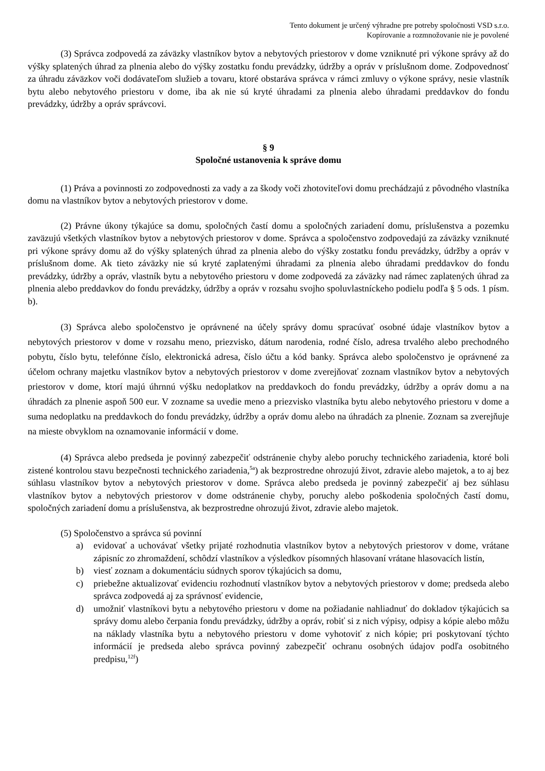Tento dokument je určený výhradne pre potreby spoločnosti VSD s.r.o.
Kopírovanie a rozmnožovanie nie je povolené
(3) Správca zodpovedá za záväzky vlastníkov bytov a nebytových priestorov v dome vzniknuté pri výkone správy až do výšky splatených úhrad za plnenia alebo do výšky zostatku fondu prevádzky, údržby a opráv v príslušnom dome. Zodpovednosť za úhradu záväzkov voči dodávateľom služieb a tovaru, ktoré obstaráva správca v rámci zmluvy o výkone správy, nesie vlastník bytu alebo nebytového priestoru v dome, iba ak nie sú kryté úhradami za plnenia alebo úhradami preddavkov do fondu prevádzky, údržby a opráv správcovi.
§ 9
Spoločné ustanovenia k správe domu
(1) Práva a povinnosti zo zodpovednosti za vady a za škody voči zhotoviteľovi domu prechádzajú z pôvodného vlastníka domu na vlastníkov bytov a nebytových priestorov v dome.
(2) Právne úkony týkajúce sa domu, spoločných častí domu a spoločných zariadení domu, príslušenstva a pozemku zaväzujú všetkých vlastníkov bytov a nebytových priestorov v dome. Správca a spoločenstvo zodpovedajú za záväzky vzniknuté pri výkone správy domu až do výšky splatených úhrad za plnenia alebo do výšky zostatku fondu prevádzky, údržby a opráv v príslušnom dome. Ak tieto záväzky nie sú kryté zaplatenými úhradami za plnenia alebo úhradami preddavkov do fondu prevádzky, údržby a opráv, vlastník bytu a nebytového priestoru v dome zodpovedá za záväzky nad rámec zaplatených úhrad za plnenia alebo preddavkov do fondu prevádzky, údržby a opráv v rozsahu svojho spoluvlastníckeho podielu podľa § 5 ods. 1 písm. b).
(3) Správca alebo spoločenstvo je oprávnené na účely správy domu spracúvať osobné údaje vlastníkov bytov a nebytových priestorov v dome v rozsahu meno, priezvisko, dátum narodenia, rodné číslo, adresa trvalého alebo prechodného pobytu, číslo bytu, telefónne číslo, elektronická adresa, číslo účtu a kód banky. Správca alebo spoločenstvo je oprávnené za účelom ochrany majetku vlastníkov bytov a nebytových priestorov v dome zverejňovať zoznam vlastníkov bytov a nebytových priestorov v dome, ktorí majú úhrnnú výšku nedoplatkov na preddavkoch do fondu prevádzky, údržby a opráv domu a na úhradách za plnenie aspoň 500 eur. V zozname sa uvedie meno a priezvisko vlastníka bytu alebo nebytového priestoru v dome a suma nedoplatku na preddavkoch do fondu prevádzky, údržby a opráv domu alebo na úhradách za plnenie. Zoznam sa zverejňuje na mieste obvyklom na oznamovanie informácií v dome.
(4) Správca alebo predseda je povinný zabezpečiť odstránenie chyby alebo poruchy technického zariadenia, ktoré boli zistené kontrolou stavu bezpečnosti technického zariadenia,<sup>5a</sup>) ak bezprostredne ohrozujú život, zdravie alebo majetok, a to aj bez súhlasu vlastníkov bytov a nebytových priestorov v dome. Správca alebo predseda je povinný zabezpečiť aj bez súhlasu vlastníkov bytov a nebytových priestorov v dome odstránenie chyby, poruchy alebo poškodenia spoločných častí domu, spoločných zariadení domu a príslušenstva, ak bezprostredne ohrozujú život, zdravie alebo majetok.
(5) Spoločenstvo a správca sú povinní
a) evidovať a uchovávať všetky prijaté rozhodnutia vlastníkov bytov a nebytových priestorov v dome, vrátane zápisníc zo zhromaždení, schôdzí vlastníkov a výsledkov písomných hlasovaní vrátane hlasovacích listín,
b) viesť zoznam a dokumentáciu súdnych sporov týkajúcich sa domu,
c) priebežne aktualizovať evidenciu rozhodnutí vlastníkov bytov a nebytových priestorov v dome; predseda alebo správca zodpovedá aj za správnosť evidencie,
d) umožniť vlastníkovi bytu a nebytového priestoru v dome na požiadanie nahliadnuť do dokladov týkajúcich sa správy domu alebo čerpania fondu prevádzky, údržby a opráv, robiť si z nich výpisy, odpisy a kópie alebo môžu na náklady vlastníka bytu a nebytového priestoru v dome vyhotoviť z nich kópie; pri poskytovaní týchto informácií je predseda alebo správca povinný zabezpečiť ochranu osobných údajov podľa osobitného predpisu,<sup>12f</sup>)